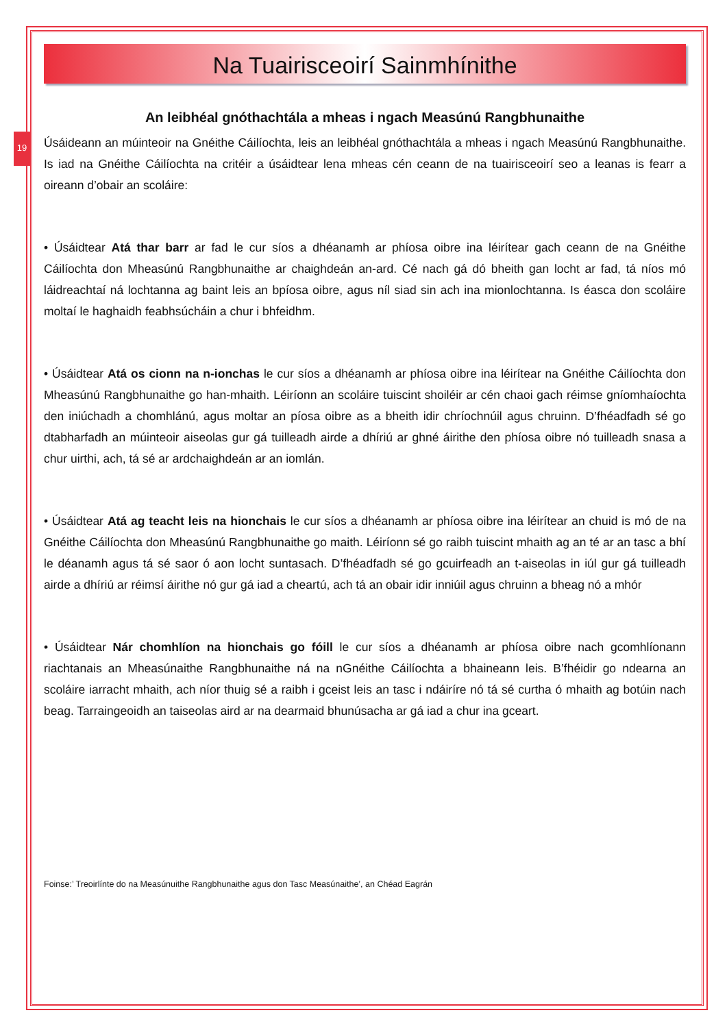19
Na Tuairisceoirí Sainmhínithe
An leibhéal gnóthachtála a mheas i ngach Measúnú Rangbhunaithe
Úsáideann an múinteoir na Gnéithe Cáilíochta, leis an leibhéal gnóthachtála a mheas i ngach Measúnú Rangbhunaithe. Is iad na Gnéithe Cáilíochta na critéir a úsáidtear lena mheas cén ceann de na tuairisceoirí seo a leanas is fearr a oireann d’obair an scoláire:
• Úsáidtear Atá thar barr ar fad le cur síos a dhéanamh ar phíosa oibre ina léirítear gach ceann de na Gnéithe Cáilíochta don Mheasúnú Rangbhunaithe ar chaighdeán an-ard. Cé nach gá dó bheith gan locht ar fad, tá níos mó láidreachtaí ná lochtanna ag baint leis an bpíosa oibre, agus níl siad sin ach ina mionlochtanna. Is éasca don scoláire moltaí le haghaidh feabhsúcháin a chur i bhfeidhm.
• Úsáidtear Atá os cionn na n-ionchas le cur síos a dhéanamh ar phíosa oibre ina léirítear na Gnéithe Cáilíochta don Mheasúnú Rangbhunaithe go han-mhaith. Léiríonn an scoláire tuiscint shoiléir ar cén chaoi gach réimse gníomhaíochta den iniúchadh a chomhlánú, agus moltar an píosa oibre as a bheith idir chríochnúil agus chruinn. D’fhéadfadh sé go dtabharfadh an múinteoir aiseolas gur gá tuilleadh airde a dhíriú ar ghné áirithe den phíosa oibre nó tuilleadh snasa a chur uirthi, ach, tá sé ar ardchaighdeán ar an iomlán.
• Úsáidtear Atá ag teacht leis na hionchais le cur síos a dhéanamh ar phíosa oibre ina léirítear an chuid is mó de na Gnéithe Cáilíochta don Mheasúnú Rangbhunaithe go maith. Léiríonn sé go raibh tuiscint mhaith ag an té ar an tasc a bhí le déanamh agus tá sé saor ó aon locht suntasach. D’fhéadfadh sé go gcuirfeadh an t-aiseolas in iúl gur gá tuilleadh airde a dhíriú ar réimsí áirithe nó gur gá iad a cheartú, ach tá an obair idir inniúil agus chruinn a bheag nó a mhór
• Úsáidtear Nár chomhlíon na hionchais go fóill le cur síos a dhéanamh ar phíosa oibre nach gcomhlíonann riachtanais an Mheasúnaithe Rangbhunaithe ná na nGnéithe Cáilíochta a bhaineann leis. B’fhéidir go ndearna an scoláire iarracht mhaith, ach níor thuig sé a raibh i gceist leis an tasc i ndáiríre nó tá sé curtha ó mhaith ag botúin nach beag. Tarraingeoidh an taiseolas aird ar na dearmaid bhunúsacha ar gá iad a chur ina gceart.
Foinse:’ Treoirlínte do na Measúnuithe Rangbhunaithe agus don Tasc Measúnaithe’, an Chéad Eagrán